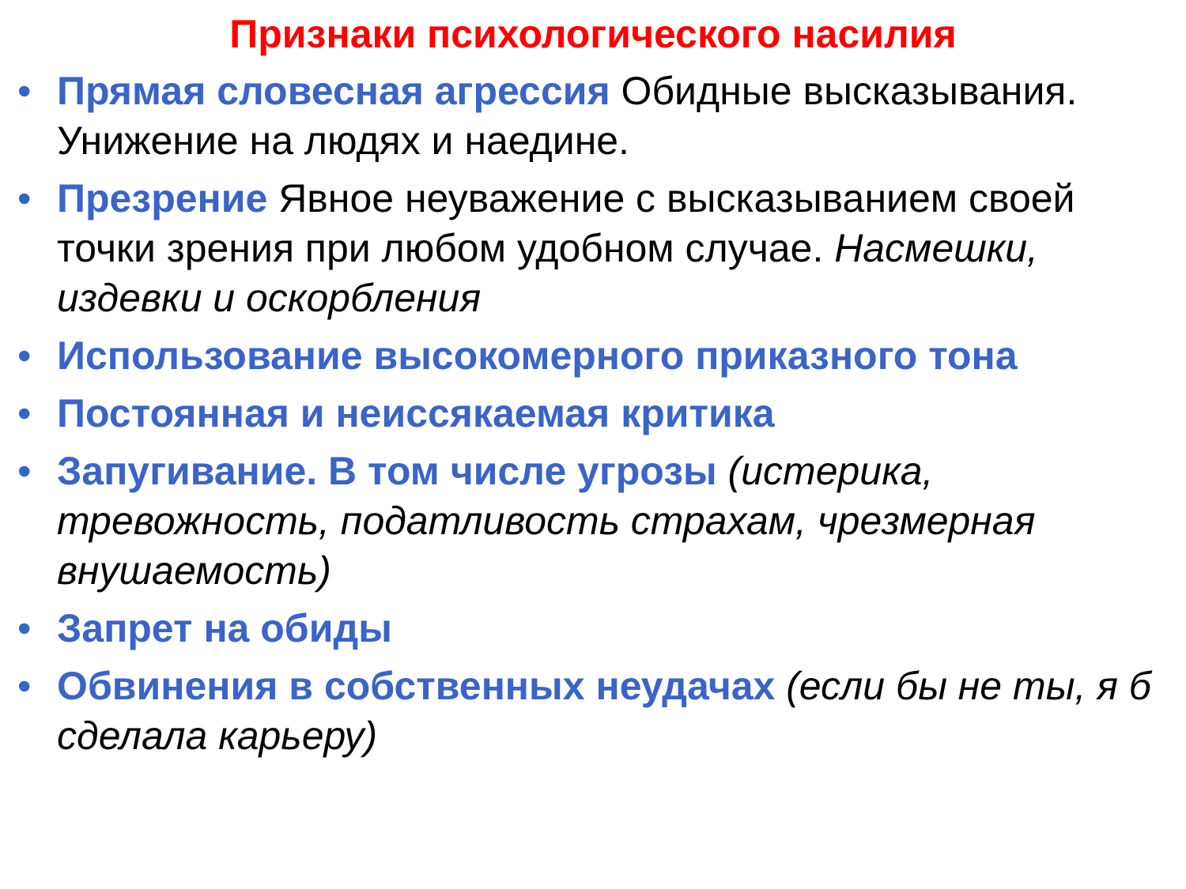Признаки психологического насилия
• Прямая словесная агрессия Обидные высказывания. Унижение на людях и наедине.
• Презрение Явное неуважение с высказыванием своей точки зрения при любом удобном случае. Насмешки, издевки и оскорбления
• Использование высокомерного приказного тона
• Постоянная и неиссякаемая критика
• Запугивание. В том числе угрозы (истерика, тревожность, податливость страхам, чрезмерная внушаемость)
• Запрет на обиды
• Обвинения в собственных неудачах (если бы не ты, я б сделала карьеру)